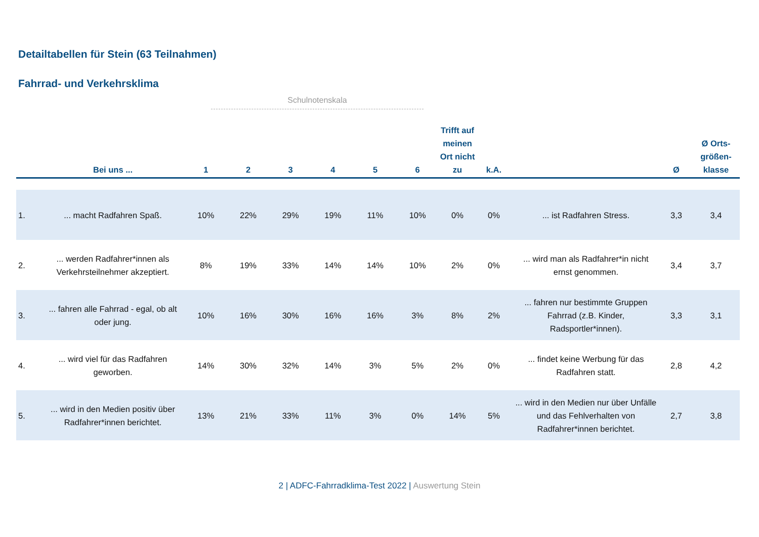Detailtabellen für Stein (63 Teilnahmen)
Fahrrad- und Verkehrsklima
Schulnotenskala
| | Bei uns ... | 1 | 2 | 3 | 4 | 5 | 6 | Trifft auf meinen Ort nicht zu | k.A. | | Ø | Ø Orts-größen-klasse |
| --- | --- | --- | --- | --- | --- | --- | --- | --- | --- | --- | --- | --- |
| 1. | ... macht Radfahren Spaß. | 10% | 22% | 29% | 19% | 11% | 10% | 0% | 0% | ... ist Radfahren Stress. | 3,3 | 3,4 |
| 2. | ... werden Radfahrer*innen als Verkehrsteilnehmer akzeptiert. | 8% | 19% | 33% | 14% | 14% | 10% | 2% | 0% | ... wird man als Radfahrer*in nicht ernst genommen. | 3,4 | 3,7 |
| 3. | ... fahren alle Fahrrad - egal, ob alt oder jung. | 10% | 16% | 30% | 16% | 16% | 3% | 8% | 2% | ... fahren nur bestimmte Gruppen Fahrrad (z.B. Kinder, Radsportler*innen). | 3,3 | 3,1 |
| 4. | ... wird viel für das Radfahren geworben. | 14% | 30% | 32% | 14% | 3% | 5% | 2% | 0% | ... findet keine Werbung für das Radfahren statt. | 2,8 | 4,2 |
| 5. | ... wird in den Medien positiv über Radfahrer*innen berichtet. | 13% | 21% | 33% | 11% | 3% | 0% | 14% | 5% | ... wird in den Medien nur über Unfälle und das Fehlverhalten von Radfahrer*innen berichtet. | 2,7 | 3,8 |
2 | ADFC-Fahrradklima-Test 2022 | Auswertung Stein